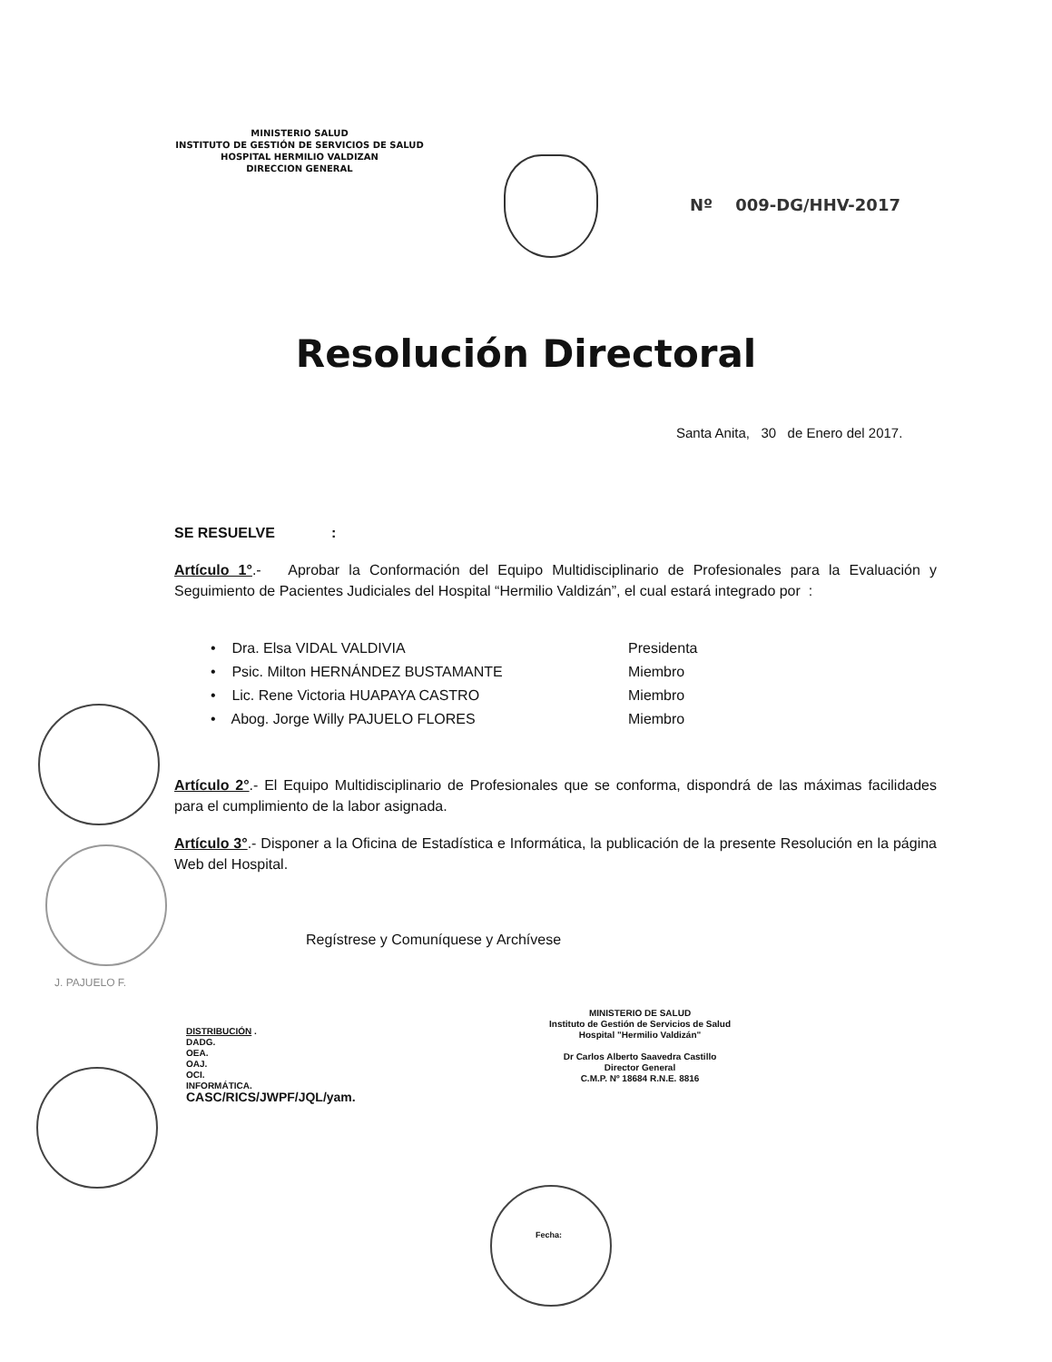MINISTERIO SALUD
INSTITUTO DE GESTIÓN DE SERVICIOS DE SALUD
HOSPITAL HERMILIO VALDIZAN
DIRECCION GENERAL
Nº 009-DG/HHV-2017
Resolución Directoral
Santa Anita, 30 de Enero del 2017.
SE RESUELVE :
Artículo 1°.- Aprobar la Conformación del Equipo Multidisciplinario de Profesionales para la Evaluación y Seguimiento de Pacientes Judiciales del Hospital “Hermilio Valdizán”, el cual estará integrado por :
• Dra. Elsa VIDAL VALDIVIA Presidenta
• Psic. Milton HERNÁNDEZ BUSTAMANTE Miembro
• Lic. Rene Victoria HUAPAYA CASTRO Miembro
• Abog. Jorge Willy PAJUELO FLORES Miembro
Artículo 2°.- El Equipo Multidisciplinario de Profesionales que se conforma, dispondrá de las máximas facilidades para el cumplimiento de la labor asignada.
Artículo 3°.- Disponer a la Oficina de Estadística e Informática, la publicación de la presente Resolución en la página Web del Hospital.
Regístrese y Comuníquese y Archívese
J. PAJUELO F.
DISTRIBUCIÓN .
DADG.
OEA.
OAJ.
OCI.
INFORMÁTICA.
CASC/RICS/JWPF/JQL/yam.
MINISTERIO DE SALUD
Instituto de Gestión de Servicios de Salud
Hospital "Hermilio Valdizán"
Dr Carlos Alberto Saavedra Castillo
Director General
C.M.P. Nº 18684 R.N.E. 8816
Fecha: